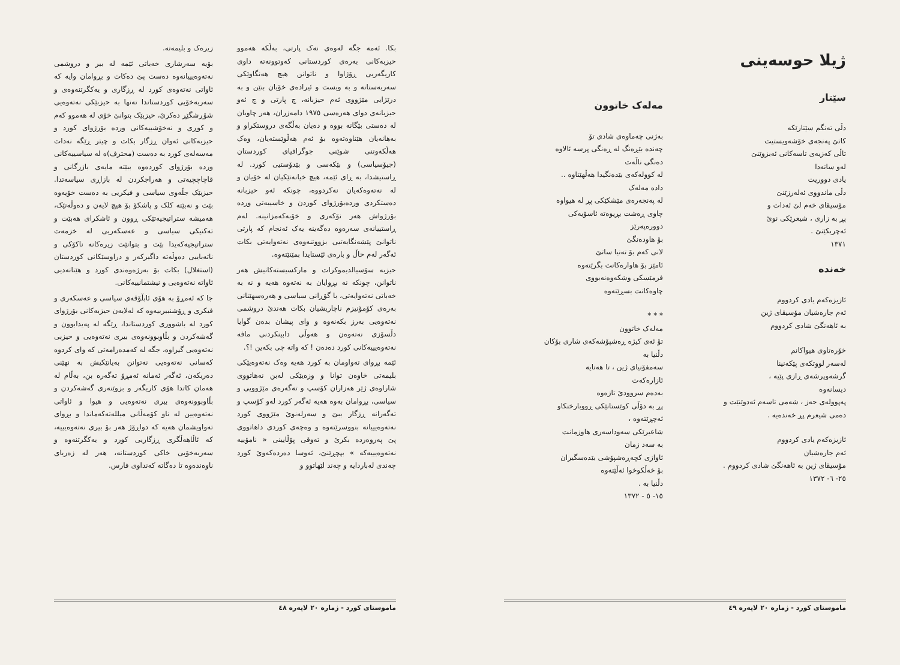بکا. ئەمە جگە لەوەی نەک پارتی، بەڵکە هەموو حیزبەکانی بەرەی کوردستانی کەوتوونەتە داوی کاریگەریی ڕۆژاوا و ناتوانن هیچ هەنگاوێکی سەربەستانە و بە ویست و ئیرادەی خۆیان بنێن و بە درێژایی مێژووی ئەم حیزبانە، چ پارتی و چ ئەو حیزبانەی دوای هەرەسی ١٩٧٥ دامەزران، هەر چاویان لە دەستی بێگانە بووە و دەیان بەڵگەی دروستکراو و بەهانەیان هێناوەتەوە بۆ ئەم هەڵوێستەیان، وەک هەڵکەوتنی شوێنی جوگرافیای کوردستان (جیۆسیاسی) و بێکەسی و بێدۆستیی کورد. لە ڕاستیشدا، بە ڕای ئێمە، هیچ خیانەتێکیان لە خۆیان و لە نەتەوەکەیان نەکردووە، چونکە ئەو حیزبانە دەستکردی وردەبۆرژوای کوردن و خاسییەتی وردە بۆرژواش هەر نۆکەری و خۆبەکەمزانینە. لەم ڕاستییانەی سەرەوە دەگەینە یەک ئەنجام کە پارتی ناتوانێ پێشەنگایەتیی بزووتنەوەی نەتەوایەتی بکات ئەگەر لەم حاڵ و بارەی ئێستایدا بمێنێتەوە.
حیزبە سۆسیالدیموکرات و مارکسیستەکانیش هەر ناتوانن، چونکە نە بڕوایان بە نەتەوە هەیە و نە بە خەباتی نەتەوایەتی، با گۆڕانی سیاسی و هەرەسهێنانی بەرەی کۆمۆنیزم ناچاریشیان بکات هەندێ دروشمی نەتەوەیی بەرز بکەنەوە و وای پیشان بدەن گوایا دڵسۆزی نەتەوەن و هەوڵی دابینکردنی مافە نەتەوەیییەکانی کورد دەدەن ! کە واتە چی بکەین !؟.
ئێمە بڕوای تەواومان بە کورد هەیە وەک نەتەوەیێکی بلیمەتی خاوەن توانا و وزەیێکی لەبن نەهاتووی شاراوەی ژێر هەزاران کۆسپ و تەگەرەی مێژوویی و سیاسی، بڕوامان بەوە هەیە ئەگەر کورد لەو کۆسپ و تەگەرانە ڕزگار ببێ و سەرلەنوێ مێژووی کورد نەتەوەیییانە بنووسرێتەوە و وەچەی کوردی داهاتووی پێ پەروەردە بکرێ و تەوقی پۆڵایینی « نامۆییە نەتەوەیییەکە » بپچڕێنێ، ئەوسا دەردەکەوێ کورد چەندی لەباردایە و چەند لێهاتوو و
زیرەک و بلیمەتە.
بۆیە سەرشاری خەباتی ئێمە لە بیر و دروشمی نەتەوەیییانەوە دەست پێ دەکات و بڕوامان وایە کە ئاواتی نەتەوەی کورد لە ڕزگاری و یەکگرتنەوەی و سەربەخۆیی کوردستاندا تەنها بە حیزبێکی نەتەوەیی شۆڕشگێڕ دەکرێ، حیزبێک بتوانێ خۆی لە هەموو کەم و کوڕی و نەخۆشییەکانی وردە بۆرژوای کورد و حیزبەکانی ئەوان ڕزگار بکات و چیتر ڕێگە نەدات مەسەلەی کورد بە دەست (محترف)ە لە سیاسییەکانی وردە بۆرژوای کوردەوە ببێتە مایەی بازرگانی و قاچاچچیەتی و هەراجکردن لە بازاڕی سیاسەتدا. حیزبێک جڵەوی سیاسی و فیکریی بە دەست خۆیەوە بێت و نەبێتە کلک و پاشکۆ بۆ هیچ لایەن و دەوڵەتێک، هەمیشە ستراتیجیەتێکی ڕوون و ئاشکرای هەبێت و تەکتیکی سیاسی و عەسکەریی لە خزمەت ستراتیجیەکەیدا بێت و بتوانێت زیرەکانە ناکۆکی و ناتەباییی دەوڵەتە داگیرکەر و دراوسێکانی کوردستان (استغلال) بکات بۆ بەرژەوەندی کورد و هێنانەدیی ئاواتە نەتەوەیی و نیشتمانییەکانی.
جا کە ئەمڕۆ بە هۆی ئابڵۆقەی سیاسی و عەسکەری و فیکری و ڕۆشنبیرییەوە کە لەلایەن حیزبەکانی بۆرژوای کورد لە باشووری کوردستاندا، ڕێگە لە پەیدابوون و گەشەکردن و بڵاوبوونەوەی بیری نەتەوەیی و حیزبی نەتەوەیی گیراوە، جگە لە کەمدەرامەتی کە وای کردوە کەسانی نەتەوەیی نەتوانن بەیانێکیش بە نهێنی دەربکەن، ئەگەر ئەمانە ئەمڕۆ تەگەرە بن، بەڵام لە هەمان کاتدا هۆی کاریگەر و بزوێنەری گەشەکردن و بڵاوبوونەوەی بیری نەتەوەیی و هیوا و ئاواتی نەتەوەیین لە ناو کۆمەڵانی میللەتەکەماندا و بڕوای تەواویشمان هەیە کە دواڕۆژ هەر بۆ بیری نەتەوەیییە، کە ئاڵاهەڵگری ڕزگاریی کورد و یەکگرتنەوە و سەربەخۆیی خاکی کوردستانە، هەر لە زەریای ناوەندەوە تا دەگاتە کەنداوی فارس.
ماموستای کورد - ژمارە ٢٠ لاپەرە ٤٨
ژیلا حوسەینی
سێتار
دڵی تەنگم سێتارێکە
کاتێ پەنجەی خۆشەویستیت
تاڵی کەزیەی تاسەکانی ئەبزوێنێ
لەو ساتەدا
یادی دووریت
دڵی ماندووی ئەلەرزێنێ
مۆسیقای خەم لێ ئەدات و
پڕ بە زاری ، شیعرێکی نوێ
ئەچریکێنێ .
١٣٧١
خەندە
ئازیزەکەم یادی کردووم
ئەم جارەشیان مۆسیقای ژین
بە ئاهەنگێ شادی کردووم
خۆرەتاوی هیواکانم
لەسەر لووتکەی پێکەنینا
گرشەوپرشەی ڕازی پێیە ،
دیسانەوە
پەپوولەی حەز ، شەمی تاسەم ئەدوێنێت و
دەمی شیعرم پڕ خەندەیە .
ئازیزەکەم یادی کردووم
ئەم جارەشیان
مۆسیقای ژین بە ئاهەنگێ شادی کردووم .
٢٥- ٦- ١٣٧٢
مەلەک خاتوون
بەژنی چەماوەی شادی تۆ
چەندە بێڕەنگ لە ڕەنگی پرسە ئالاوە
دەنگی ناڵەت
لە کوولەکەی بێدەنگیدا هەڵهێناوە ..
دادە مەلەک
لە پەنجەرەی مێشکێکی پڕ لە هیواوە
چاوی ڕەشت بڕیوەتە ئاسۆیەکی
دوورەپەرێز
بۆ هاودەنگێ
لانی کەم بۆ تەنیا ساتێ
ئامێز بۆ هاوارەکانت بگرێتەوە
فرمێسکی وشکەوەنەبووی
چاوەکانت بسڕێتەوە
* * *
مەلەک خاتوون
تۆ ئەی کیژە ڕەشپۆشەکەی شاری بۆکان
دڵنیا بە
سەمفۆنیای ژین ، تا هەتایە
ئازارەکەت
بەدەم سروودێ تازەوە
پڕ بە دۆڵی کوێستانێکی ڕووبارخنکاو
ئەچڕێتەوە ،
شاعیرێکی سەوداسەری هاوزمانت
بە سەد زمان
ئاوازی کچەڕەشپۆشی بێدەسگیران
بۆ خەڵکوخوا ئەڵێتەوە
دڵنیا بە .
١٥- ٥ - ١٣٧٢
ماموستای کورد - ژمارە ٢٠ لاپەرە ٤٩